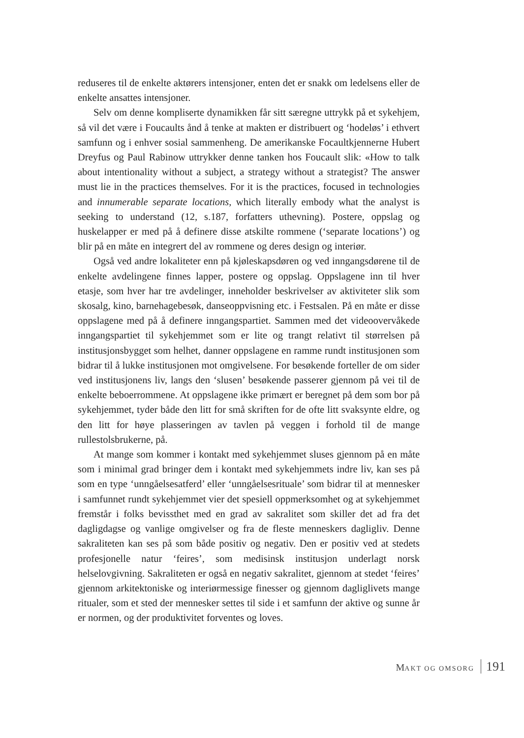reduseres til de enkelte aktørers intensjoner, enten det er snakk om ledelsens eller de enkelte ansattes intensjoner.
Selv om denne kompliserte dynamikken får sitt særegne uttrykk på et sykehjem, så vil det være i Foucaults ånd å tenke at makten er distribuert og ‘hodeløs’ i ethvert samfunn og i enhver sosial sammenheng. De amerikanske Focaultkjennerne Hubert Dreyfus og Paul Rabinow uttrykker denne tanken hos Foucault slik: «How to talk about intentionality without a subject, a strategy without a strategist? The answer must lie in the practices themselves. For it is the practices, focused in technologies and innumerable separate locations, which literally embody what the analyst is seeking to understand (12, s.187, forfatters uthevning). Postere, oppslag og huskelapper er med på å definere disse atskilte rommene (‘separate locations’) og blir på en måte en integrert del av rommene og deres design og interiør.
Også ved andre lokaliteter enn på kjøleskapsdøren og ved inngangsdørene til de enkelte avdelingene finnes lapper, postere og oppslag. Oppslagene inn til hver etasje, som hver har tre avdelinger, inneholder beskrivelser av aktiviteter slik som skosalg, kino, barnehagebesøk, danseoppvisning etc. i Festsalen. På en måte er disse oppslagene med på å definere inngangspartiet. Sammen med det videoovervåkede inngangspartiet til sykehjemmet som er lite og trangt relativt til størrelsen på institusjonsbygget som helhet, danner oppslagene en ramme rundt institusjonen som bidrar til å lukke institusjonen mot omgivelsene. For besøkende forteller de om sider ved institusjonens liv, langs den ‘slusen’ besøkende passerer gjennom på vei til de enkelte beboerrommene. At oppslagene ikke primært er beregnet på dem som bor på sykehjemmet, tyder både den litt for små skriften for de ofte litt svaksynte eldre, og den litt for høye plasseringen av tavlen på veggen i forhold til de mange rullestolsbrukerne, på.
At mange som kommer i kontakt med sykehjemmet sluses gjennom på en måte som i minimal grad bringer dem i kontakt med sykehjemmets indre liv, kan ses på som en type ‘unngåelsesatferd’ eller ‘unngåelsesrituale’ som bidrar til at mennesker i samfunnet rundt sykehjemmet vier det spesiell oppmerksomhet og at sykehjemmet fremstår i folks bevissthet med en grad av sakralitet som skiller det ad fra det dagligdagse og vanlige omgivelser og fra de fleste menneskers dagligliv. Denne sakraliteten kan ses på som både positiv og negativ. Den er positiv ved at stedets profesjonelle natur ‘feires’, som medisinsk institusjon underlagt norsk helselovgivning. Sakraliteten er også en negativ sakralitet, gjennom at stedet ‘feires’ gjennom arkitektoniske og interiørmessige finesser og gjennom dagliglivets mange ritualer, som et sted der mennesker settes til side i et samfunn der aktive og sunne år er normen, og der produktivitet forventes og loves.
MAKT OG OMSORG 191